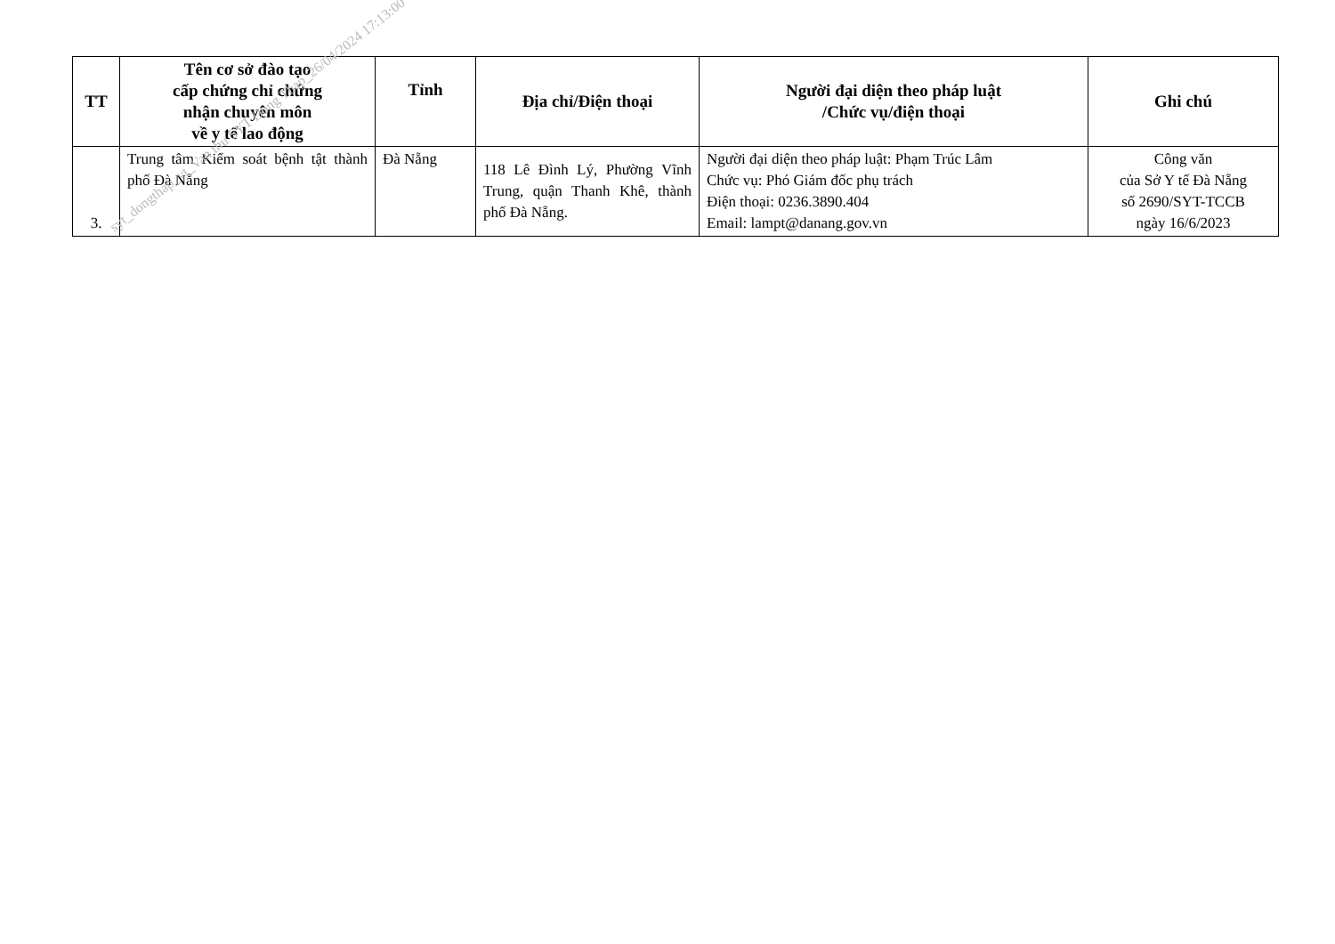| TT | Tên cơ sở đào tạo cấp chứng chỉ chứng nhận chuyên môn về y tế lao động | Tỉnh | Địa chỉ/Điện thoại | Người đại diện theo pháp luật /Chức vụ/điện thoại | Ghi chú |
| --- | --- | --- | --- | --- | --- |
| 3. | Trung tâm Kiểm soát bệnh tật thành phố Đà Nẵng | Đà Nẵng | 118 Lê Đình Lý, Phường Vĩnh Trung, quận Thanh Khê, thành phố Đà Nẵng. | Người đại diện theo pháp luật: Phạm Trúc Lâm Chức vụ: Phó Giám đốc phụ trách Điện thoại: 0236.3890.404 Email: lampt@danang.gov.vn | Công văn của Sở Y tế Đà Nẵng số 2690/SYT-TCCB ngày 16/6/2023 |
syt_dongthap_vt_Van thu SYT Dong Thap_26/04/2024 17:13:00